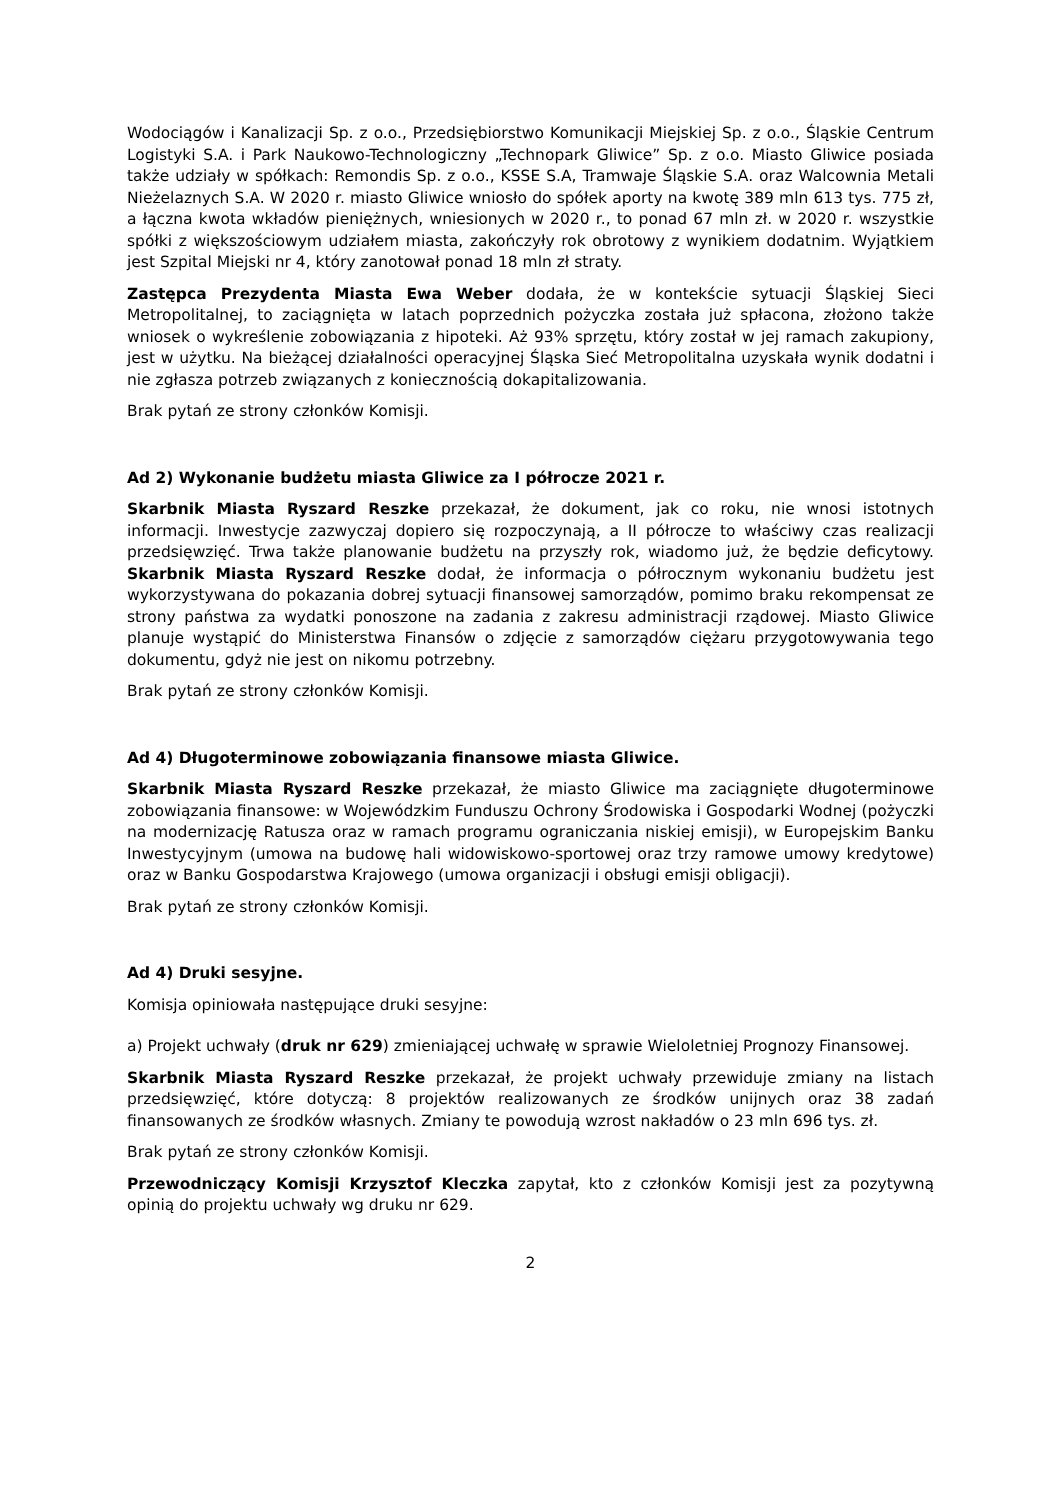Wodociągów i Kanalizacji Sp. z o.o., Przedsiębiorstwo Komunikacji Miejskiej Sp. z o.o., Śląskie Centrum Logistyki S.A. i Park Naukowo-Technologiczny „Technopark Gliwice” Sp. z o.o. Miasto Gliwice posiada także udziały w spółkach: Remondis Sp. z o.o., KSSE S.A, Tramwaje Śląskie S.A. oraz Walcownia Metali Nieżelaznych S.A. W 2020 r. miasto Gliwice wniosło do spółek aporty na kwotę 389 mln 613 tys. 775 zł, a łączna kwota wkładów pieniężnych, wniesionych w 2020 r., to ponad 67 mln zł. w 2020 r. wszystkie spółki z większościowym udziałem miasta, zakończyły rok obrotowy z wynikiem dodatnim. Wyjątkiem jest Szpital Miejski nr 4, który zanotował ponad 18 mln zł straty.
Zastępca Prezydenta Miasta Ewa Weber dodała, że w kontekście sytuacji Śląskiej Sieci Metropolitalnej, to zaciągnięta w latach poprzednich pożyczka została już spłacona, złożono także wniosek o wykreślenie zobowiązania z hipoteki. Aż 93% sprzętu, który został w jej ramach zakupiony, jest w użytku. Na bieżącej działalności operacyjnej Śląska Sieć Metropolitalna uzyskała wynik dodatni i nie zgłasza potrzeb związanych z koniecznością dokapitalizowania.
Brak pytań ze strony członków Komisji.
Ad 2) Wykonanie budżetu miasta Gliwice za I półrocze 2021 r.
Skarbnik Miasta Ryszard Reszke przekazał, że dokument, jak co roku, nie wnosi istotnych informacji. Inwestycje zazwyczaj dopiero się rozpoczynają, a II półrocze to właściwy czas realizacji przedsięwzięć. Trwa także planowanie budżetu na przyszły rok, wiadomo już, że będzie deficytowy. Skarbnik Miasta Ryszard Reszke dodał, że informacja o półrocznym wykonaniu budżetu jest wykorzystywana do pokazania dobrej sytuacji finansowej samorządów, pomimo braku rekompensat ze strony państwa za wydatki ponoszone na zadania z zakresu administracji rządowej. Miasto Gliwice planuje wystąpić do Ministerstwa Finansów o zdjęcie z samorządów ciężaru przygotowywania tego dokumentu, gdyż nie jest on nikomu potrzebny.
Brak pytań ze strony członków Komisji.
Ad 4) Długoterminowe zobowiązania finansowe miasta Gliwice.
Skarbnik Miasta Ryszard Reszke przekazał, że miasto Gliwice ma zaciągnięte długoterminowe zobowiązania finansowe: w Wojewódzkim Funduszu Ochrony Środowiska i Gospodarki Wodnej (pożyczki na modernizację Ratusza oraz w ramach programu ograniczania niskiej emisji), w Europejskim Banku Inwestycyjnym (umowa na budowę hali widowiskowo-sportowej oraz trzy ramowe umowy kredytowe) oraz w Banku Gospodarstwa Krajowego (umowa organizacji i obsługi emisji obligacji).
Brak pytań ze strony członków Komisji.
Ad 4) Druki sesyjne.
Komisja opiniowała następujące druki sesyjne:
a) Projekt uchwały (druk nr 629) zmieniającej uchwałę w sprawie Wieloletniej Prognozy Finansowej.
Skarbnik Miasta Ryszard Reszke przekazał, że projekt uchwały przewiduje zmiany na listach przedsięwzięć, które dotyczą: 8 projektów realizowanych ze środków unijnych oraz 38 zadań finansowanych ze środków własnych. Zmiany te powodują wzrost nakładów o 23 mln 696 tys. zł.
Brak pytań ze strony członków Komisji.
Przewodniczący Komisji Krzysztof Kleczka zapytał, kto z członków Komisji jest za pozytywną opinią do projektu uchwały wg druku nr 629.
2